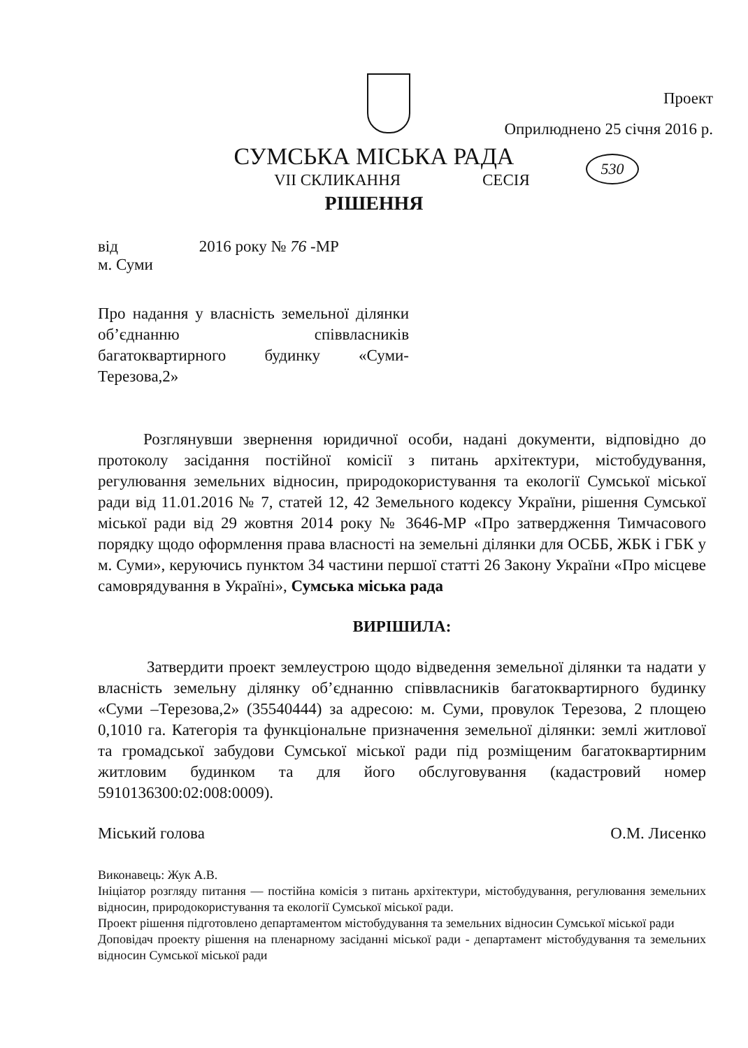Проект
Оприлюднено 25 січня 2016 р.
СУМСЬКА МІСЬКА РАДА
VII СКЛИКАННЯ СЕСІЯ
530
РІШЕННЯ
від 2016 року № 76 -МР
м. Суми
Про надання у власність земельної ділянки об’єднанню співвласників багатоквартирного будинку «Суми-Терезова,2»
Розглянувши звернення юридичної особи, надані документи, відповідно до протоколу засідання постійної комісії з питань архітектури, містобудування, регулювання земельних відносин, природокористування та екології Сумської міської ради від 11.01.2016 № 7, статей 12, 42 Земельного кодексу України, рішення Сумської міської ради від 29 жовтня 2014 року № 3646-МР «Про затвердження Тимчасового порядку щодо оформлення права власності на земельні ділянки для ОСББ, ЖБК і ГБК у м. Суми», керуючись пунктом 34 частини першої статті 26 Закону України «Про місцеве самоврядування в Україні», Сумська міська рада
ВИРІШИЛА:
Затвердити проект землеустрою щодо відведення земельної ділянки та надати у власність земельну ділянку об’єднанню співвласників багатоквартирного будинку «Суми –Терезова,2» (35540444) за адресою: м. Суми, провулок Терезова, 2 площею 0,1010 га. Категорія та функціональне призначення земельної ділянки: землі житлової та громадської забудови Сумської міської ради під розміщеним багатоквартирним житловим будинком та для його обслуговування (кадастровий номер 5910136300:02:008:0009).
Міський голова О.М. Лисенко
Виконавець: Жук А.В.
Ініціатор розгляду питання — постійна комісія з питань архітектури, містобудування, регулювання земельних відносин, природокористування та екології Сумської міської ради.
Проект рішення підготовлено департаментом містобудування та земельних відносин Сумської міської ради
Доповідач проекту рішення на пленарному засіданні міської ради - департамент містобудування та земельних відносин Сумської міської ради